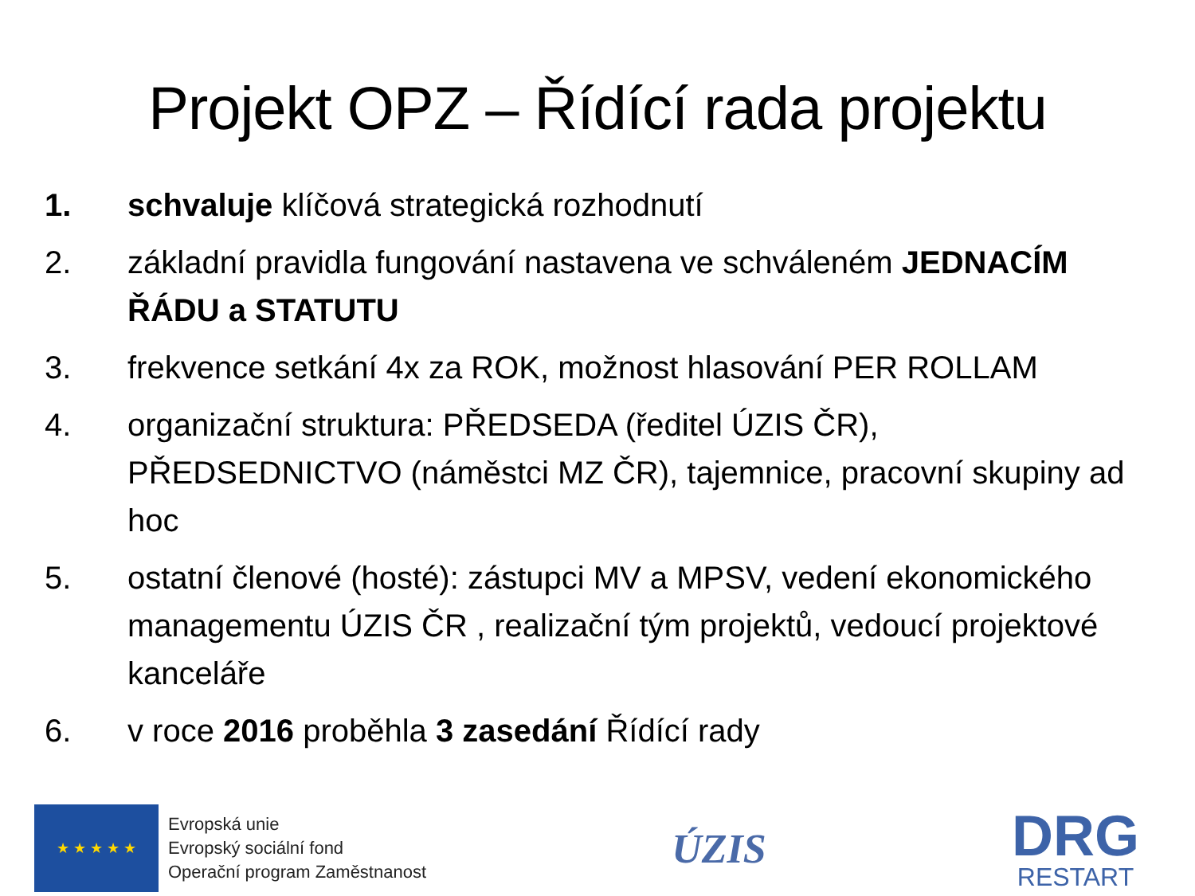Projekt OPZ – Řídící rada projektu
1. schvaluje klíčová strategická rozhodnutí
2. základní pravidla fungování nastavena ve schváleném JEDNACÍM ŘÁDU a STATUTU
3. frekvence setkání 4x za ROK, možnost hlasování PER ROLLAM
4. organizační struktura: PŘEDSEDA (ředitel ÚZIS ČR), PŘEDSEDNICTVO (náměstci MZ ČR), tajemnice, pracovní skupiny ad hoc
5. ostatní členové (hosté): zástupci MV a MPSV, vedení ekonomického managementu ÚZIS ČR , realizační tým projektů, vedoucí projektové kanceláře
6. v roce 2016 proběhla 3 zasedání Řídící rady
★ ★ ★ ★ ★
Evropská unie
Evropský sociální fond
Operační program Zaměstnanost
ÚZIS
DRG
RESTART